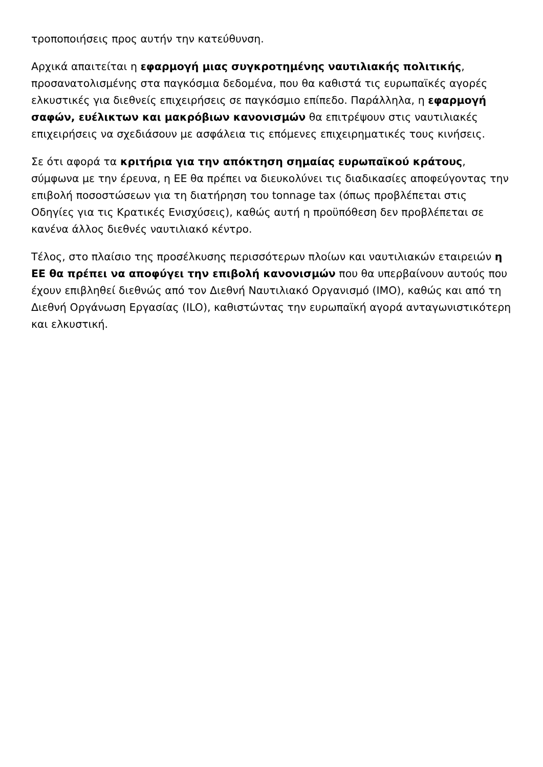τροποποιήσεις προς αυτήν την κατεύθυνση.
Αρχικά απαιτείται η εφαρμογή μιας συγκροτημένης ναυτιλιακής πολιτικής, προσανατολισμένης στα παγκόσμια δεδομένα, που θα καθιστά τις ευρωπαϊκές αγορές ελκυστικές για διεθνείς επιχειρήσεις σε παγκόσμιο επίπεδο. Παράλληλα, η εφαρμογή σαφών, ευέλικτων και μακρόβιων κανονισμών θα επιτρέψουν στις ναυτιλιακές επιχειρήσεις να σχεδιάσουν με ασφάλεια τις επόμενες επιχειρηματικές τους κινήσεις.
Σε ότι αφορά τα κριτήρια για την απόκτηση σημαίας ευρωπαϊκού κράτους, σύμφωνα με την έρευνα, η ΕΕ θα πρέπει να διευκολύνει τις διαδικασίες αποφεύγοντας την επιβολή ποσοστώσεων για τη διατήρηση του tonnage tax (όπως προβλέπεται στις Οδηγίες για τις Κρατικές Ενισχύσεις), καθώς αυτή η προϋπόθεση δεν προβλέπεται σε κανένα άλλος διεθνές ναυτιλιακό κέντρο.
Τέλος, στο πλαίσιο της προσέλκυσης περισσότερων πλοίων και ναυτιλιακών εταιρειών η ΕΕ θα πρέπει να αποφύγει την επιβολή κανονισμών που θα υπερβαίνουν αυτούς που έχουν επιβληθεί διεθνώς από τον Διεθνή Ναυτιλιακό Οργανισμό (IMO), καθώς και από τη Διεθνή Οργάνωση Εργασίας (ILO), καθιστώντας την ευρωπαϊκή αγορά ανταγωνιστικότερη και ελκυστική.